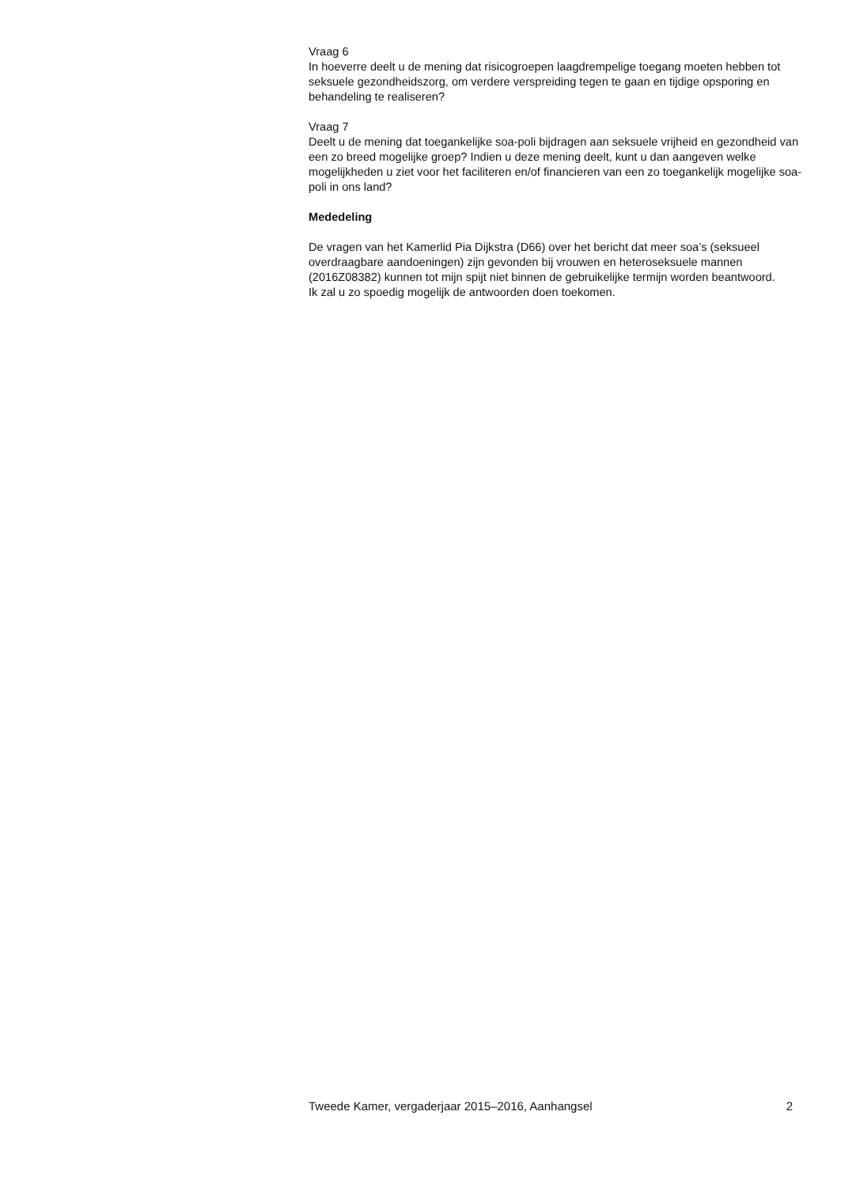Vraag 6
In hoeverre deelt u de mening dat risicogroepen laagdrempelige toegang moeten hebben tot seksuele gezondheidszorg, om verdere verspreiding tegen te gaan en tijdige opsporing en behandeling te realiseren?
Vraag 7
Deelt u de mening dat toegankelijke soa-poli bijdragen aan seksuele vrijheid en gezondheid van een zo breed mogelijke groep? Indien u deze mening deelt, kunt u dan aangeven welke mogelijkheden u ziet voor het faciliteren en/of financieren van een zo toegankelijk mogelijke soa-poli in ons land?
Mededeling
De vragen van het Kamerlid Pia Dijkstra (D66) over het bericht dat meer soa’s (seksueel overdraagbare aandoeningen) zijn gevonden bij vrouwen en heteroseksuele mannen (2016Z08382) kunnen tot mijn spijt niet binnen de gebruikelijke termijn worden beantwoord.
Ik zal u zo spoedig mogelijk de antwoorden doen toekomen.
Tweede Kamer, vergaderjaar 2015–2016, Aanhangsel 2